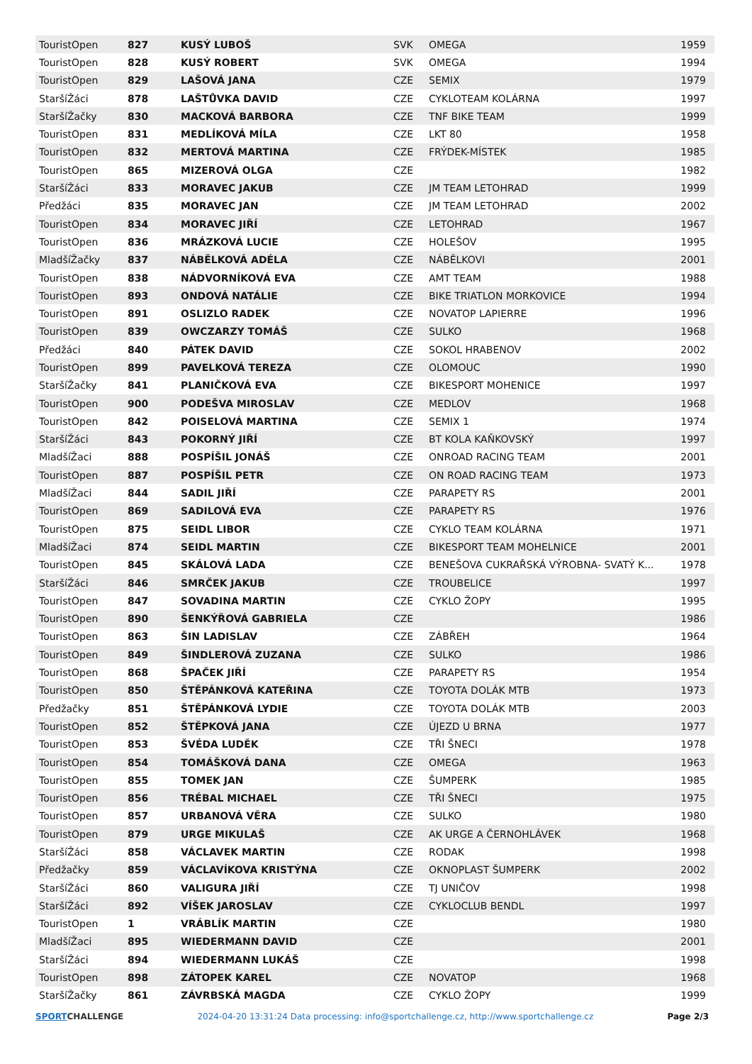| TouristOpen | 827 | KUSÝ LUBOŠ | SVK | OMEGA | 1959 |
| TouristOpen | 828 | KUSÝ ROBERT | SVK | OMEGA | 1994 |
| TouristOpen | 829 | LAŠOVÁ JANA | CZE | SEMIX | 1979 |
| StaršíŽáci | 878 | LAŠTŮVKA DAVID | CZE | CYKLOTEAM KOLÁRNA | 1997 |
| StaršíŽačky | 830 | MACKOVÁ BARBORA | CZE | TNF BIKE TEAM | 1999 |
| TouristOpen | 831 | MEDLÍKOVÁ MÍLA | CZE | LKT 80 | 1958 |
| TouristOpen | 832 | MERTOVÁ MARTINA | CZE | FRÝDEK-MÍSTEK | 1985 |
| TouristOpen | 865 | MIZEROVÁ OLGA | CZE | | 1982 |
| StaršíŽáci | 833 | MORAVEC JAKUB | CZE | JM TEAM LETOHRAD | 1999 |
| Předžáci | 835 | MORAVEC JAN | CZE | JM TEAM LETOHRAD | 2002 |
| TouristOpen | 834 | MORAVEC JIŘÍ | CZE | LETOHRAD | 1967 |
| TouristOpen | 836 | MRÁZKOVÁ LUCIE | CZE | HOLEŠOV | 1995 |
| MladšíŽačky | 837 | NÁBĚLKOVÁ ADÉLA | CZE | NÁBĚLKOVI | 2001 |
| TouristOpen | 838 | NÁDVORNÍKOVÁ EVA | CZE | AMT TEAM | 1988 |
| TouristOpen | 893 | ONDOVÁ NATÁLIE | CZE | BIKE TRIATLON MORKOVICE | 1994 |
| TouristOpen | 891 | OSLIZLO RADEK | CZE | NOVATOP LAPIERRE | 1996 |
| TouristOpen | 839 | OWCZARZY TOMÁŠ | CZE | SULKO | 1968 |
| Předžáci | 840 | PÁTEK DAVID | CZE | SOKOL HRABENOV | 2002 |
| TouristOpen | 899 | PAVELKOVÁ TEREZA | CZE | OLOMOUC | 1990 |
| StaršíŽačky | 841 | PLANIČKOVÁ EVA | CZE | BIKESPORT MOHENICE | 1997 |
| TouristOpen | 900 | PODEŠVA MIROSLAV | CZE | MEDLOV | 1968 |
| TouristOpen | 842 | POISELOVÁ MARTINA | CZE | SEMIX 1 | 1974 |
| StaršíŽáci | 843 | POKORNÝ JIŘÍ | CZE | BT KOLA KAŇKOVSKÝ | 1997 |
| MladšíŽaci | 888 | POSPÍŠIL JONÁŠ | CZE | ONROAD RACING TEAM | 2001 |
| TouristOpen | 887 | POSPÍŠIL PETR | CZE | ON ROAD RACING TEAM | 1973 |
| MladšíŽaci | 844 | SADIL JIŘÍ | CZE | PARAPETY RS | 2001 |
| TouristOpen | 869 | SADILOVÁ EVA | CZE | PARAPETY RS | 1976 |
| TouristOpen | 875 | SEIDL LIBOR | CZE | CYKLO TEAM KOLÁRNA | 1971 |
| MladšíŽaci | 874 | SEIDL MARTIN | CZE | BIKESPORT TEAM MOHELNICE | 2001 |
| TouristOpen | 845 | SKÁLOVÁ LADA | CZE | BENEŠOVA CUKRAŘSKÁ VÝROBNA- SVATÝ K... | 1978 |
| StaršíŽáci | 846 | SMRČEK JAKUB | CZE | TROUBELICE | 1997 |
| TouristOpen | 847 | SOVADINA MARTIN | CZE | CYKLO ŽOPY | 1995 |
| TouristOpen | 890 | ŠENKÝŘOVÁ GABRIELA | CZE | | 1986 |
| TouristOpen | 863 | ŠIN LADISLAV | CZE | ZÁBŘEH | 1964 |
| TouristOpen | 849 | ŠINDLEROVÁ ZUZANA | CZE | SULKO | 1986 |
| TouristOpen | 868 | ŠPAČEK JIŘÍ | CZE | PARAPETY RS | 1954 |
| TouristOpen | 850 | ŠTĚPÁNKOVÁ KATEŘINA | CZE | TOYOTA DOLÁK MTB | 1973 |
| Předžačky | 851 | ŠTĚPÁNKOVÁ LYDIE | CZE | TOYOTA DOLÁK MTB | 2003 |
| TouristOpen | 852 | ŠTĚPKOVÁ JANA | CZE | ÚJEZD U BRNA | 1977 |
| TouristOpen | 853 | ŠVÉDA LUDĚK | CZE | TŘI ŠNECI | 1978 |
| TouristOpen | 854 | TOMÁŠKOVÁ DANA | CZE | OMEGA | 1963 |
| TouristOpen | 855 | TOMEK JAN | CZE | ŠUMPERK | 1985 |
| TouristOpen | 856 | TRÉBAL MICHAEL | CZE | TŘI ŠNECI | 1975 |
| TouristOpen | 857 | URBANOVÁ VĚRA | CZE | SULKO | 1980 |
| TouristOpen | 879 | URGE MIKULAŠ | CZE | AK URGE A ČERNOHLÁVEK | 1968 |
| StaršíŽáci | 858 | VÁCLAVEK MARTIN | CZE | RODAK | 1998 |
| Předžačky | 859 | VÁCLAVÍKOVA KRISTÝNA | CZE | OKNOPLAST ŠUMPERK | 2002 |
| StaršíŽáci | 860 | VALIGURA JIŘÍ | CZE | TJ UNIČOV | 1998 |
| StaršíŽáci | 892 | VÍŠEK JAROSLAV | CZE | CYKLOCLUB BENDL | 1997 |
| TouristOpen | 1 | VRÁBLÍK MARTIN | CZE | | 1980 |
| MladšíŽaci | 895 | WIEDERMANN DAVID | CZE | | 2001 |
| StaršíŽáci | 894 | WIEDERMANN LUKÁŠ | CZE | | 1998 |
| TouristOpen | 898 | ZÁTOPEK KAREL | CZE | NOVATOP | 1968 |
| StaršíŽačky | 861 | ZÁVRBSKÁ MAGDA | CZE | CYKLO ŽOPY | 1999 |
SPORTCHALLENGE 2024-04-20 13:31:24 Data processing: info@sportchallenge.cz, http://www.sportchallenge.cz
Page 2/3